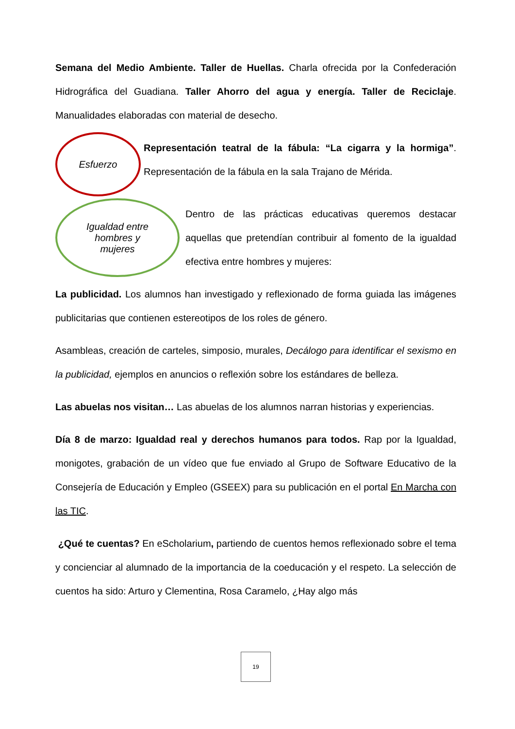Semana del Medio Ambiente. Taller de Huellas. Charla ofrecida por la Confederación Hidrográfica del Guadiana. Taller Ahorro del agua y energía. Taller de Reciclaje. Manualidades elaboradas con material de desecho.
Esfuerzo
Representación teatral de la fábula: “La cigarra y la hormiga”. Representación de la fábula en la sala Trajano de Mérida.
Igualdad entre
hombres y
mujeres
Dentro de las prácticas educativas queremos destacar aquellas que pretendían contribuir al fomento de la igualdad efectiva entre hombres y mujeres:
La publicidad. Los alumnos han investigado y reflexionado de forma guiada las imágenes publicitarias que contienen estereotipos de los roles de género.
Asambleas, creación de carteles, simposio, murales, Decálogo para identificar el sexismo en la publicidad, ejemplos en anuncios o reflexión sobre los estándares de belleza.
Las abuelas nos visitan… Las abuelas de los alumnos narran historias y experiencias.
Día 8 de marzo: Igualdad real y derechos humanos para todos. Rap por la Igualdad, monigotes, grabación de un vídeo que fue enviado al Grupo de Software Educativo de la Consejería de Educación y Empleo (GSEEX) para su publicación en el portal En Marcha con las TIC.
¿Qué te cuentas? En eScholarium, partiendo de cuentos hemos reflexionado sobre el tema y concienciar al alumnado de la importancia de la coeducación y el respeto. La selección de cuentos ha sido: Arturo y Clementina, Rosa Caramelo, ¿Hay algo más
19